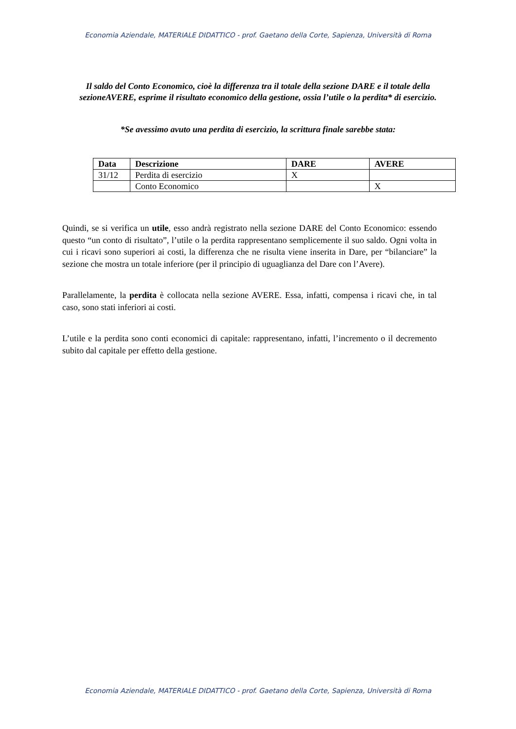Economia Aziendale, MATERIALE DIDATTICO - prof. Gaetano della Corte, Sapienza, Università di Roma
Il saldo del Conto Economico, cioè la differenza tra il totale della sezione DARE e il totale della sezioneAVERE, esprime il risultato economico della gestione, ossia l’utile o la perdita* di esercizio.
*Se avessimo avuto una perdita di esercizio, la scrittura finale sarebbe stata:
| Data | Descrizione | DARE | AVERE |
| --- | --- | --- | --- |
| 31/12 | Perdita di esercizio | X | |
| | Conto Economico | | X |
Quindi, se si verifica un utile, esso andrà registrato nella sezione DARE del Conto Economico: essendo questo “un conto di risultato”, l’utile o la perdita rappresentano semplicemente il suo saldo. Ogni volta in cui i ricavi sono superiori ai costi, la differenza che ne risulta viene inserita in Dare, per “bilanciare” la sezione che mostra un totale inferiore (per il principio di uguaglianza del Dare con l’Avere).
Parallelamente, la perdita è collocata nella sezione AVERE. Essa, infatti, compensa i ricavi che, in tal caso, sono stati inferiori ai costi.
L’utile e la perdita sono conti economici di capitale: rappresentano, infatti, l’incremento o il decremento subito dal capitale per effetto della gestione.
Economia Aziendale, MATERIALE DIDATTICO - prof. Gaetano della Corte, Sapienza, Università di Roma